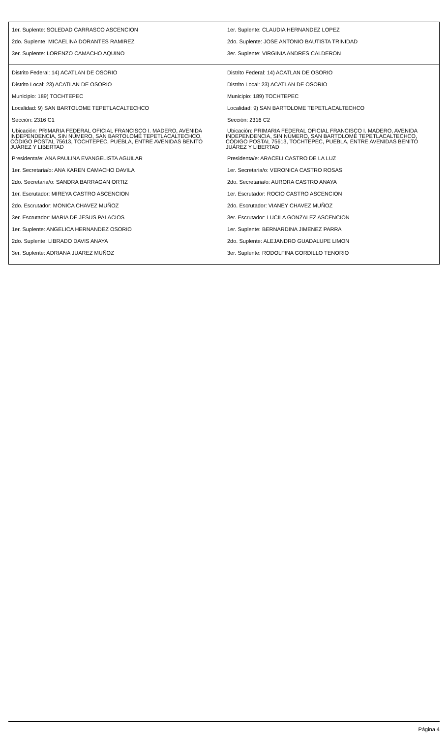| 1er. Suplente: SOLEDAD CARRASCO ASCENCION 2do. Suplente: MICAELINA DORANTES RAMIREZ 3er. Suplente: LORENZO CAMACHO AQUINO | 1er. Suplente: CLAUDIA HERNANDEZ LOPEZ 2do. Suplente: JOSE ANTONIO BAUTISTA TRINIDAD 3er. Suplente: VIRGINIA ANDRES CALDERON |
| Distrito Federal: 14) ACATLAN DE OSORIO Distrito Local: 23) ACATLAN DE OSORIO Municipio: 189) TOCHTEPEC Localidad: 9) SAN BARTOLOME TEPETLACALTECHCO Sección: 2316 C1 Ubicación: PRIMARIA FEDERAL OFICIAL FRANCISCO I. MADERO, AVENIDA INDEPENDENCIA, SIN NÚMERO, SAN BARTOLOMÉ TEPETLACALTECHCO, CÓDIGO POSTAL 75613, TOCHTEPEC, PUEBLA, ENTRE AVENIDAS BENITO JUÁREZ Y LIBERTAD Presidenta/e: ANA PAULINA EVANGELISTA AGUILAR 1er. Secretaria/o: ANA KAREN CAMACHO DAVILA 2do. Secretaria/o: SANDRA BARRAGAN ORTIZ 1er. Escrutador: MIREYA CASTRO ASCENCION 2do. Escrutador: MONICA CHAVEZ MUÑOZ 3er. Escrutador: MARIA DE JESUS PALACIOS 1er. Suplente: ANGELICA HERNANDEZ OSORIO 2do. Suplente: LIBRADO DAVIS ANAYA 3er. Suplente: ADRIANA JUAREZ MUÑOZ | Distrito Federal: 14) ACATLAN DE OSORIO Distrito Local: 23) ACATLAN DE OSORIO Municipio: 189) TOCHTEPEC Localidad: 9) SAN BARTOLOME TEPETLACALTECHCO Sección: 2316 C2 Ubicación: PRIMARIA FEDERAL OFICIAL FRANCISCO I. MADERO, AVENIDA INDEPENDENCIA, SIN NÚMERO, SAN BARTOLOMÉ TEPETLACALTECHCO, CÓDIGO POSTAL 75613, TOCHTEPEC, PUEBLA, ENTRE AVENIDAS BENITO JUÁREZ Y LIBERTAD Presidenta/e: ARACELI CASTRO DE LA LUZ 1er. Secretaria/o: VERONICA CASTRO ROSAS 2do. Secretaria/o: AURORA CASTRO ANAYA 1er. Escrutador: ROCIO CASTRO ASCENCION 2do. Escrutador: VIANEY CHAVEZ MUÑOZ 3er. Escrutador: LUCILA GONZALEZ ASCENCION 1er. Suplente: BERNARDINA JIMENEZ PARRA 2do. Suplente: ALEJANDRO GUADALUPE LIMON 3er. Suplente: RODOLFINA GORDILLO TENORIO |
Página 4